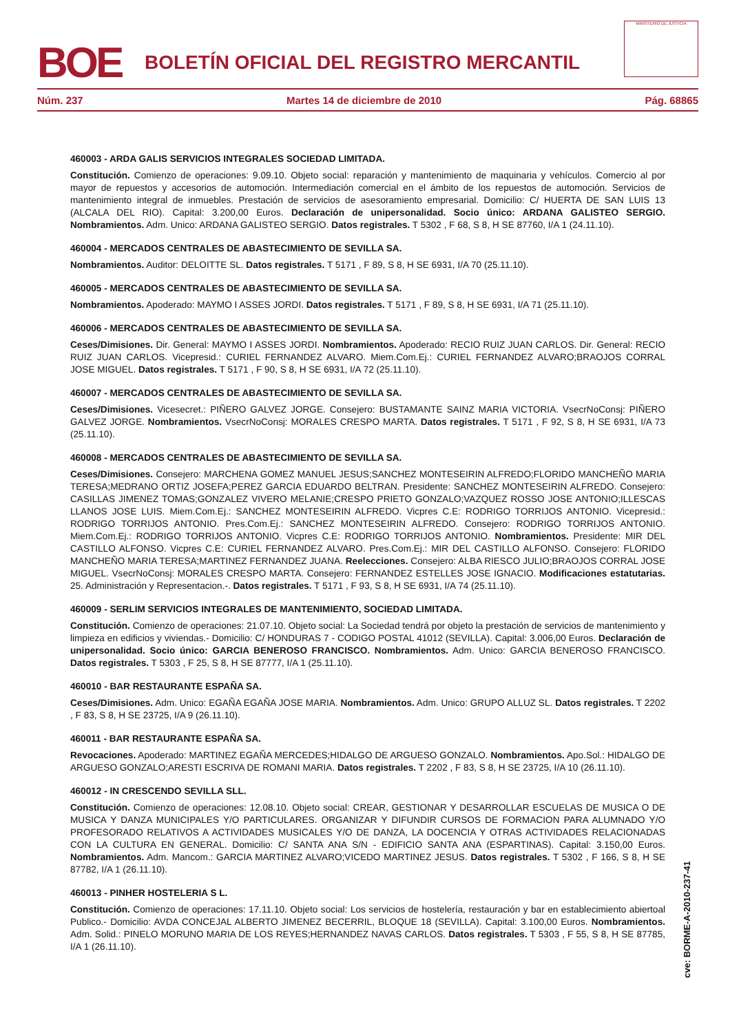BOE BOLETÍN OFICIAL DEL REGISTRO MERCANTIL
MINISTERIO DE JUSTICIA
Núm. 237 Martes 14 de diciembre de 2010 Pág. 68865
460003 - ARDA GALIS SERVICIOS INTEGRALES SOCIEDAD LIMITADA.
Constitución. Comienzo de operaciones: 9.09.10. Objeto social: reparación y mantenimiento de maquinaria y vehículos. Comercio al por mayor de repuestos y accesorios de automoción. Intermediación comercial en el ámbito de los repuestos de automoción. Servicios de mantenimiento integral de inmuebles. Prestación de servicios de asesoramiento empresarial. Domicilio: C/ HUERTA DE SAN LUIS 13 (ALCALA DEL RIO). Capital: 3.200,00 Euros. Declaración de unipersonalidad. Socio único: ARDANA GALISTEO SERGIO. Nombramientos. Adm. Unico: ARDANA GALISTEO SERGIO. Datos registrales. T 5302 , F 68, S 8, H SE 87760, I/A 1 (24.11.10).
460004 - MERCADOS CENTRALES DE ABASTECIMIENTO DE SEVILLA SA.
Nombramientos. Auditor: DELOITTE SL. Datos registrales. T 5171 , F 89, S 8, H SE 6931, I/A 70 (25.11.10).
460005 - MERCADOS CENTRALES DE ABASTECIMIENTO DE SEVILLA SA.
Nombramientos. Apoderado: MAYMO I ASSES JORDI. Datos registrales. T 5171 , F 89, S 8, H SE 6931, I/A 71 (25.11.10).
460006 - MERCADOS CENTRALES DE ABASTECIMIENTO DE SEVILLA SA.
Ceses/Dimisiones. Dir. General: MAYMO I ASSES JORDI. Nombramientos. Apoderado: RECIO RUIZ JUAN CARLOS. Dir. General: RECIO RUIZ JUAN CARLOS. Vicepresid.: CURIEL FERNANDEZ ALVARO. Miem.Com.Ej.: CURIEL FERNANDEZ ALVARO;BRAOJOS CORRAL JOSE MIGUEL. Datos registrales. T 5171 , F 90, S 8, H SE 6931, I/A 72 (25.11.10).
460007 - MERCADOS CENTRALES DE ABASTECIMIENTO DE SEVILLA SA.
Ceses/Dimisiones. Vicesecret.: PIÑERO GALVEZ JORGE. Consejero: BUSTAMANTE SAINZ MARIA VICTORIA. VsecrNoConsj: PIÑERO GALVEZ JORGE. Nombramientos. VsecrNoConsj: MORALES CRESPO MARTA. Datos registrales. T 5171 , F 92, S 8, H SE 6931, I/A 73 (25.11.10).
460008 - MERCADOS CENTRALES DE ABASTECIMIENTO DE SEVILLA SA.
Ceses/Dimisiones. Consejero: MARCHENA GOMEZ MANUEL JESUS;SANCHEZ MONTESEIRIN ALFREDO;FLORIDO MANCHEÑO MARIA TERESA;MEDRANO ORTIZ JOSEFA;PEREZ GARCIA EDUARDO BELTRAN. Presidente: SANCHEZ MONTESEIRIN ALFREDO. Consejero: CASILLAS JIMENEZ TOMAS;GONZALEZ VIVERO MELANIE;CRESPO PRIETO GONZALO;VAZQUEZ ROSSO JOSE ANTONIO;ILLESCAS LLANOS JOSE LUIS. Miem.Com.Ej.: SANCHEZ MONTESEIRIN ALFREDO. Vicpres C.E: RODRIGO TORRIJOS ANTONIO. Vicepresid.: RODRIGO TORRIJOS ANTONIO. Pres.Com.Ej.: SANCHEZ MONTESEIRIN ALFREDO. Consejero: RODRIGO TORRIJOS ANTONIO. Miem.Com.Ej.: RODRIGO TORRIJOS ANTONIO. Vicpres C.E: RODRIGO TORRIJOS ANTONIO. Nombramientos. Presidente: MIR DEL CASTILLO ALFONSO. Vicpres C.E: CURIEL FERNANDEZ ALVARO. Pres.Com.Ej.: MIR DEL CASTILLO ALFONSO. Consejero: FLORIDO MANCHEÑO MARIA TERESA;MARTINEZ FERNANDEZ JUANA. Reelecciones. Consejero: ALBA RIESCO JULIO;BRAOJOS CORRAL JOSE MIGUEL. VsecrNoConsj: MORALES CRESPO MARTA. Consejero: FERNANDEZ ESTELLES JOSE IGNACIO. Modificaciones estatutarias. 25. Administración y Representacion.-. Datos registrales. T 5171 , F 93, S 8, H SE 6931, I/A 74 (25.11.10).
460009 - SERLIM SERVICIOS INTEGRALES DE MANTENIMIENTO, SOCIEDAD LIMITADA.
Constitución. Comienzo de operaciones: 21.07.10. Objeto social: La Sociedad tendrá por objeto la prestación de servicios de mantenimiento y limpieza en edificios y viviendas.- Domicilio: C/ HONDURAS 7 - CODIGO POSTAL 41012 (SEVILLA). Capital: 3.006,00 Euros. Declaración de unipersonalidad. Socio único: GARCIA BENEROSO FRANCISCO. Nombramientos. Adm. Unico: GARCIA BENEROSO FRANCISCO. Datos registrales. T 5303 , F 25, S 8, H SE 87777, I/A 1 (25.11.10).
460010 - BAR RESTAURANTE ESPAÑA SA.
Ceses/Dimisiones. Adm. Unico: EGAÑA EGAÑA JOSE MARIA. Nombramientos. Adm. Unico: GRUPO ALLUZ SL. Datos registrales. T 2202 , F 83, S 8, H SE 23725, I/A 9 (26.11.10).
460011 - BAR RESTAURANTE ESPAÑA SA.
Revocaciones. Apoderado: MARTINEZ EGAÑA MERCEDES;HIDALGO DE ARGUESO GONZALO. Nombramientos. Apo.Sol.: HIDALGO DE ARGUESO GONZALO;ARESTI ESCRIVA DE ROMANI MARIA. Datos registrales. T 2202 , F 83, S 8, H SE 23725, I/A 10 (26.11.10).
460012 - IN CRESCENDO SEVILLA SLL.
Constitución. Comienzo de operaciones: 12.08.10. Objeto social: CREAR, GESTIONAR Y DESARROLLAR ESCUELAS DE MUSICA O DE MUSICA Y DANZA MUNICIPALES Y/O PARTICULARES. ORGANIZAR Y DIFUNDIR CURSOS DE FORMACION PARA ALUMNADO Y/O PROFESORADO RELATIVOS A ACTIVIDADES MUSICALES Y/O DE DANZA, LA DOCENCIA Y OTRAS ACTIVIDADES RELACIONADAS CON LA CULTURA EN GENERAL. Domicilio: C/ SANTA ANA S/N - EDIFICIO SANTA ANA (ESPARTINAS). Capital: 3.150,00 Euros. Nombramientos. Adm. Mancom.: GARCIA MARTINEZ ALVARO;VICEDO MARTINEZ JESUS. Datos registrales. T 5302 , F 166, S 8, H SE 87782, I/A 1 (26.11.10).
460013 - PINHER HOSTELERIA S L.
Constitución. Comienzo de operaciones: 17.11.10. Objeto social: Los servicios de hostelería, restauración y bar en establecimiento abiertoal Publico.- Domicilio: AVDA CONCEJAL ALBERTO JIMENEZ BECERRIL, BLOQUE 18 (SEVILLA). Capital: 3.100,00 Euros. Nombramientos. Adm. Solid.: PINELO MORUNO MARIA DE LOS REYES;HERNANDEZ NAVAS CARLOS. Datos registrales. T 5303 , F 55, S 8, H SE 87785, I/A 1 (26.11.10).
cve: BORME-A-2010-237-41